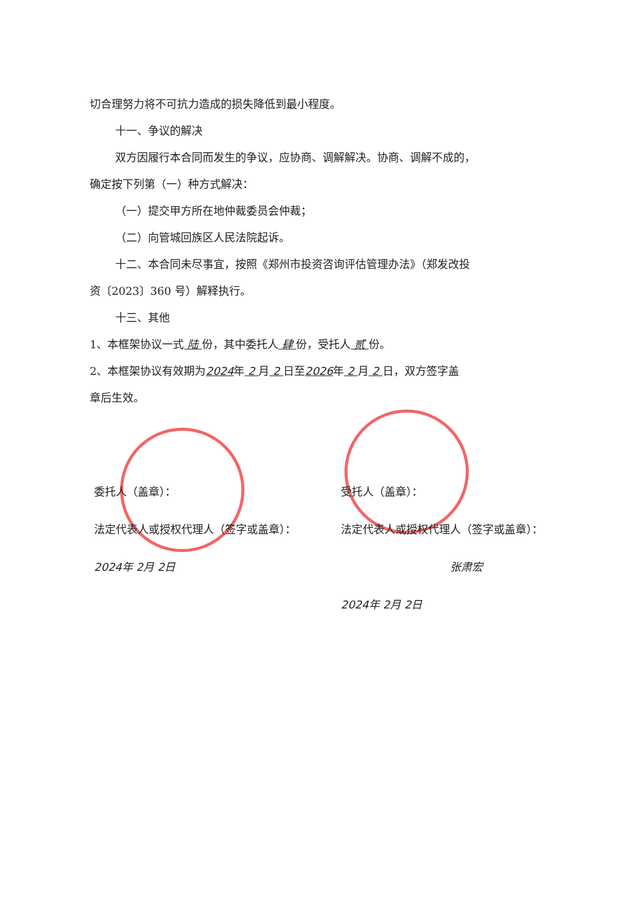切合理努力将不可抗力造成的损失降低到最小程度。
十一、争议的解决
双方因履行本合同而发生的争议，应协商、调解解决。协商、调解不成的，
确定按下列第（一）种方式解决：
（一）提交甲方所在地仲裁委员会仲裁；
（二）向管城回族区人民法院起诉。
十二、本合同未尽事宜，按照《郑州市投资咨询评估管理办法》（郑发改投
资〔2023〕360 号）解释执行。
十三、其他
1、本框架协议一式 陆 份，其中委托人 肆 份，受托人 贰 份。
2、本框架协议有效期为2024年 2 月 2 日至2026年 2 月 2 日，双方签字盖
章后生效。
委托人（盖章）：
法定代表人或授权代理人（签字或盖章）：
2024年 2月 2日
受托人（盖章）：
法定代表人或授权代理人（签字或盖章）：
张肃宏
2024年 2月 2日